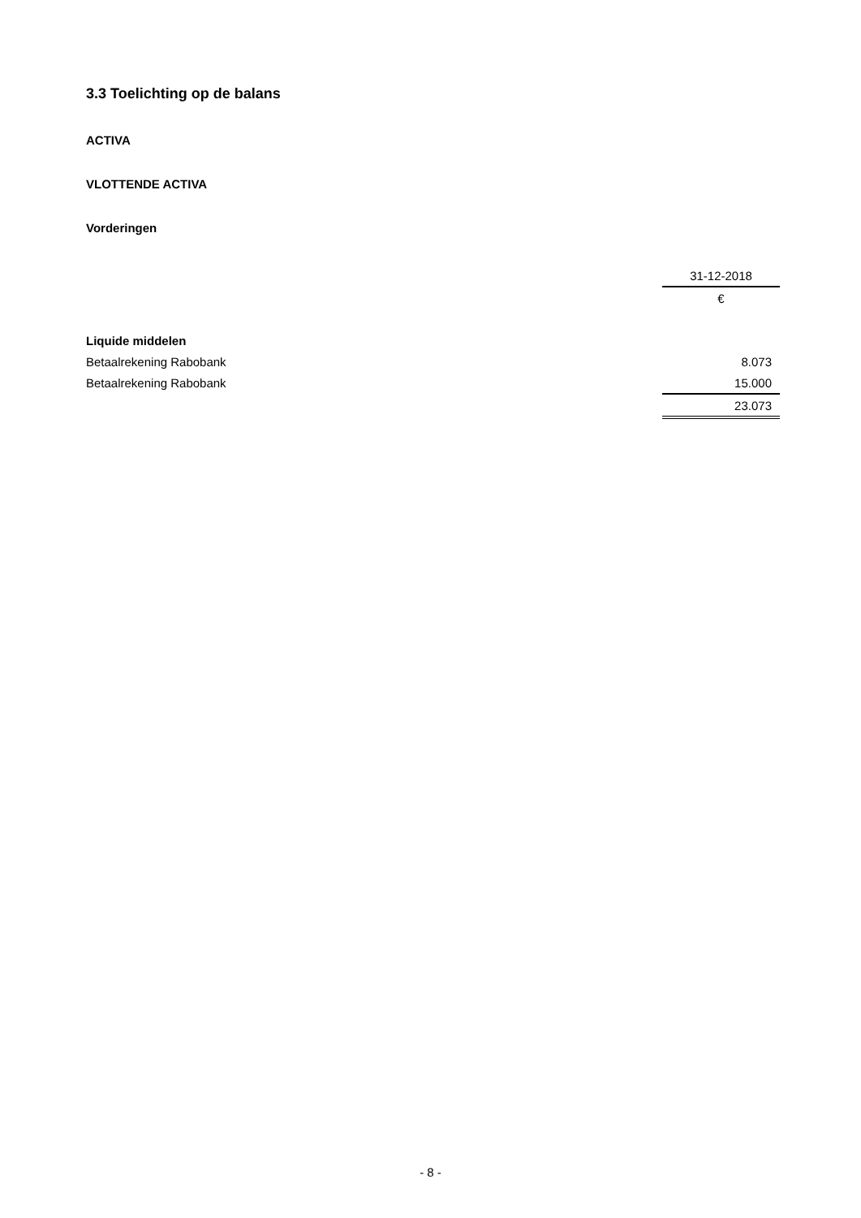3.3 Toelichting op de balans
ACTIVA
VLOTTENDE ACTIVA
Vorderingen
| | 31-12-2018 |
| | € |
| Liquide middelen | |
| Betaalrekening Rabobank | 8.073 |
| Betaalrekening Rabobank | 15.000 |
| | 23.073 |
- 8 -